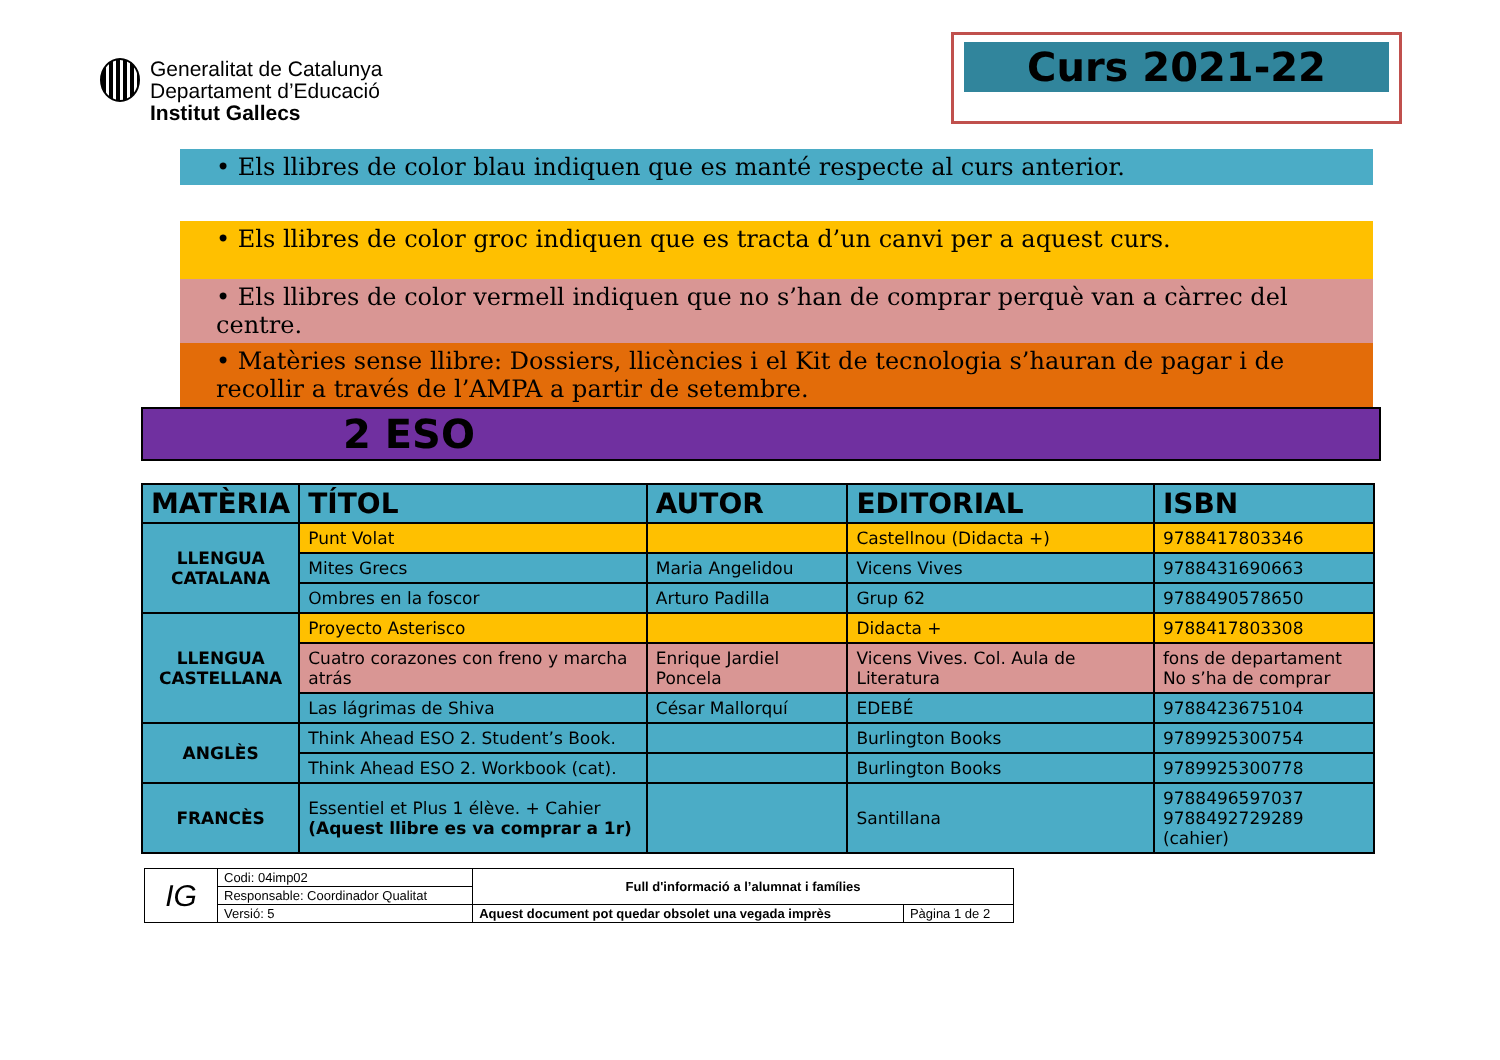Generalitat de Catalunya
Departament d’Educació
Institut Gallecs
Curs 2021-22
• Els llibres de color blau indiquen que es manté respecte al curs anterior.
• Els llibres de color groc indiquen que es tracta d’un canvi per a aquest curs.
• Els llibres de color vermell indiquen que no s’han de comprar perquè van a càrrec del centre.
• Matèries sense llibre: Dossiers, llicències i el Kit de tecnologia s’hauran de pagar i de recollir a través de l’AMPA a partir de setembre.
2 ESO
| MATÈRIA | TÍTOL | AUTOR | EDITORIAL | ISBN |
| --- | --- | --- | --- | --- |
| LLENGUA CATALANA | Punt Volat | | Castellnou (Didacta +) | 9788417803346 |
| | Mites Grecs | Maria Angelidou | Vicens Vives | 9788431690663 |
| | Ombres en la foscor | Arturo Padilla | Grup 62 | 9788490578650 |
| LLENGUA CASTELLANA | Proyecto Asterisco | | Didacta + | 9788417803308 |
| | Cuatro corazones con freno y marcha atrás | Enrique Jardiel Poncela | Vicens Vives. Col. Aula de Literatura | fons de departament No s’ha de comprar |
| | Las lágrimas de Shiva | César Mallorquí | EDEBÉ | 9788423675104 |
| ANGLÈS | Think Ahead ESO 2. Student’s Book. | | Burlington Books | 9789925300754 |
| | Think Ahead ESO 2. Workbook (cat). | | Burlington Books | 9789925300778 |
| FRANCÈS | Essentiel et Plus 1 élève. + Cahier (Aquest llibre es va comprar a 1r) | | Santillana | 9788496597037 9788492729289 (cahier) |
| IG | Codi: 04imp02 | Full d'informació a l’alumnat i famílies | |
| | Responsable: Coordinador Qualitat | | |
| | Versió: 5 | Aquest document pot quedar obsolet una vegada imprès | Pàgina 1 de 2 |